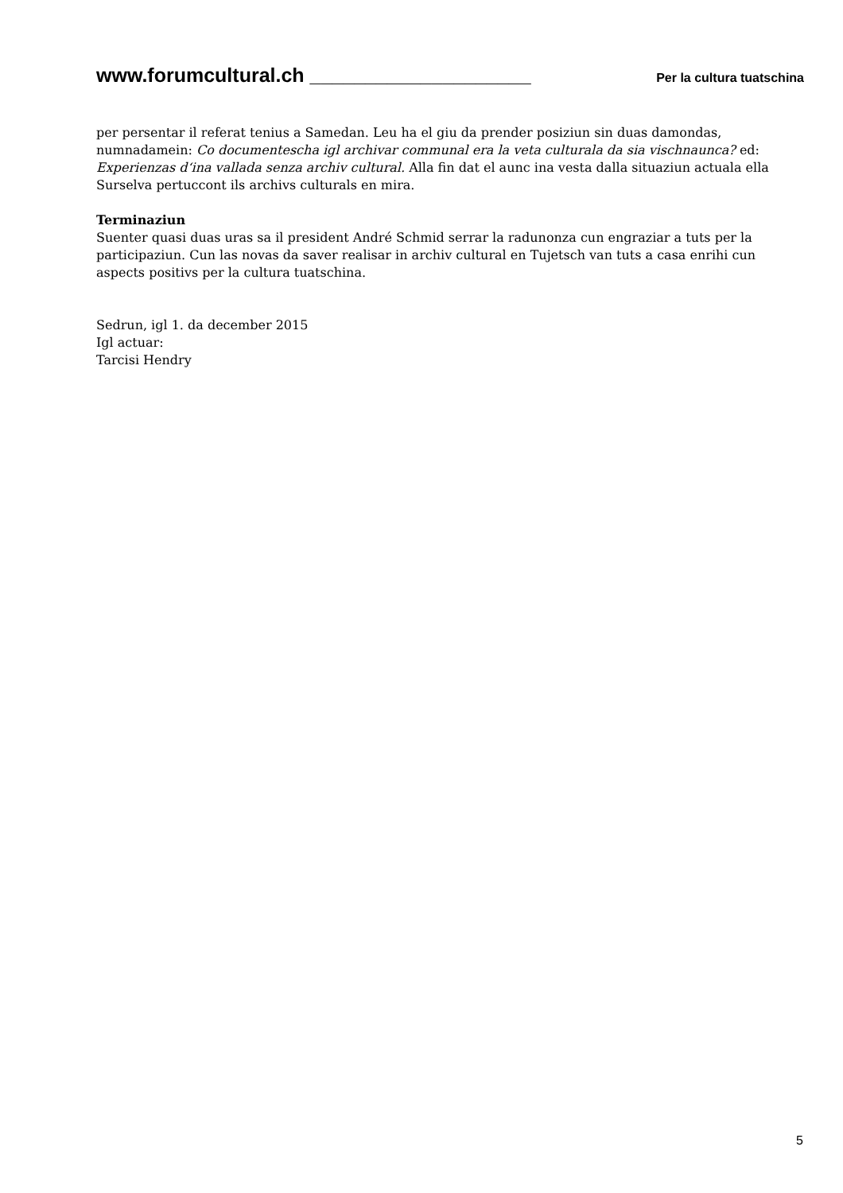www.forumcultural.ch ____________________ Per la cultura tuatschina
per persentar il referat tenius a Samedan. Leu ha el giu da prender posiziun sin duas damondas, numnadamein: Co documentescha igl archivar communal era la veta culturala da sia vischnaunca? ed: Experienzas d‘ina vallada senza archiv cultural. Alla fin dat el aunc ina vesta dalla situaziun actuala ella Surselva pertuccont ils archivs culturals en mira.
Terminaziun
Suenter quasi duas uras sa il president André Schmid serrar la radunonza cun engraziar a tuts per la participaziun. Cun las novas da saver realisar in archiv cultural en Tujetsch van tuts a casa enrihi cun aspects positivs per la cultura tuatschina.
Sedrun, igl 1. da december 2015
Igl actuar:
Tarcisi Hendry
5